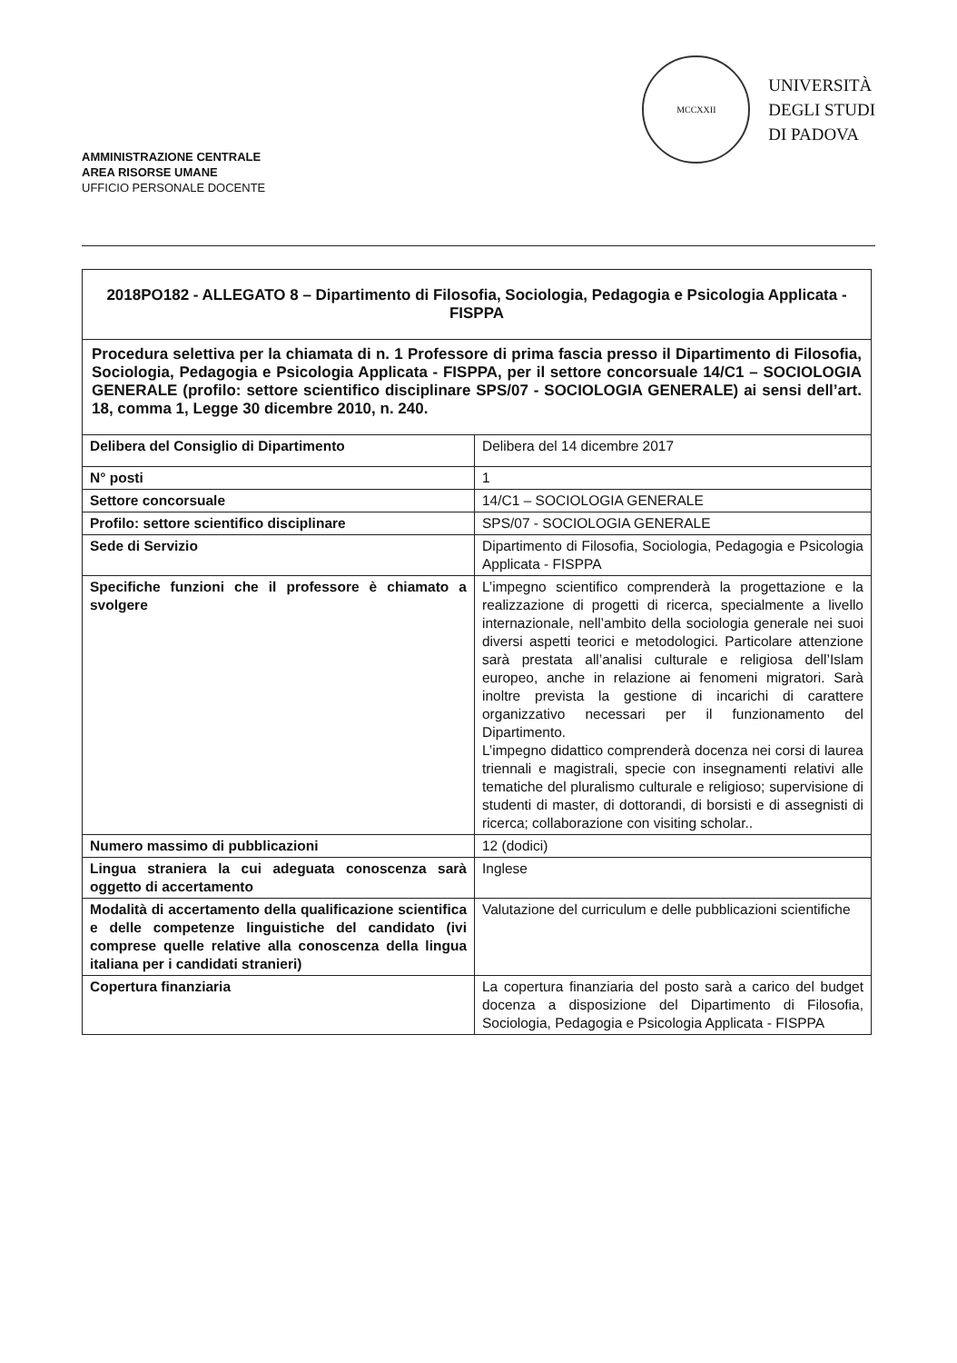AMMINISTRAZIONE CENTRALE
AREA RISORSE UMANE
UFFICIO PERSONALE DOCENTE
MCCXXII
UNIVERSITÀ
DEGLI STUDI
DI PADOVA
| 2018PO182 - ALLEGATO 8 – Dipartimento di Filosofia, Sociologia, Pedagogia e Psicologia Applicata - FISPPA | |
| Procedura selettiva per la chiamata di n. 1 Professore di prima fascia presso il Dipartimento di Filosofia, Sociologia, Pedagogia e Psicologia Applicata - FISPPA, per il settore concorsuale 14/C1 – SOCIOLOGIA GENERALE (profilo: settore scientifico disciplinare SPS/07 - SOCIOLOGIA GENERALE) ai sensi dell’art. 18, comma 1, Legge 30 dicembre 2010, n. 240. | |
| Delibera del Consiglio di Dipartimento | Delibera del 14 dicembre 2017 |
| N° posti | 1 |
| Settore concorsuale | 14/C1 – SOCIOLOGIA GENERALE |
| Profilo: settore scientifico disciplinare | SPS/07 - SOCIOLOGIA GENERALE |
| Sede di Servizio | Dipartimento di Filosofia, Sociologia, Pedagogia e Psicologia Applicata - FISPPA |
| Specifiche funzioni che il professore è chiamato a svolgere | L’impegno scientifico comprenderà la progettazione e la realizzazione di progetti di ricerca, specialmente a livello internazionale, nell’ambito della sociologia generale nei suoi diversi aspetti teorici e metodologici. Particolare attenzione sarà prestata all’analisi culturale e religiosa dell’Islam europeo, anche in relazione ai fenomeni migratori. Sarà inoltre prevista la gestione di incarichi di carattere organizzativo necessari per il funzionamento del Dipartimento. L’impegno didattico comprenderà docenza nei corsi di laurea triennali e magistrali, specie con insegnamenti relativi alle tematiche del pluralismo culturale e religioso; supervisione di studenti di master, di dottorandi, di borsisti e di assegnisti di ricerca; collaborazione con visiting scholar.. |
| Numero massimo di pubblicazioni | 12 (dodici) |
| Lingua straniera la cui adeguata conoscenza sarà oggetto di accertamento | Inglese |
| Modalità di accertamento della qualificazione scientifica e delle competenze linguistiche del candidato (ivi comprese quelle relative alla conoscenza della lingua italiana per i candidati stranieri) | Valutazione del curriculum e delle pubblicazioni scientifiche |
| Copertura finanziaria | La copertura finanziaria del posto sarà a carico del budget docenza a disposizione del Dipartimento di Filosofia, Sociologia, Pedagogia e Psicologia Applicata - FISPPA |